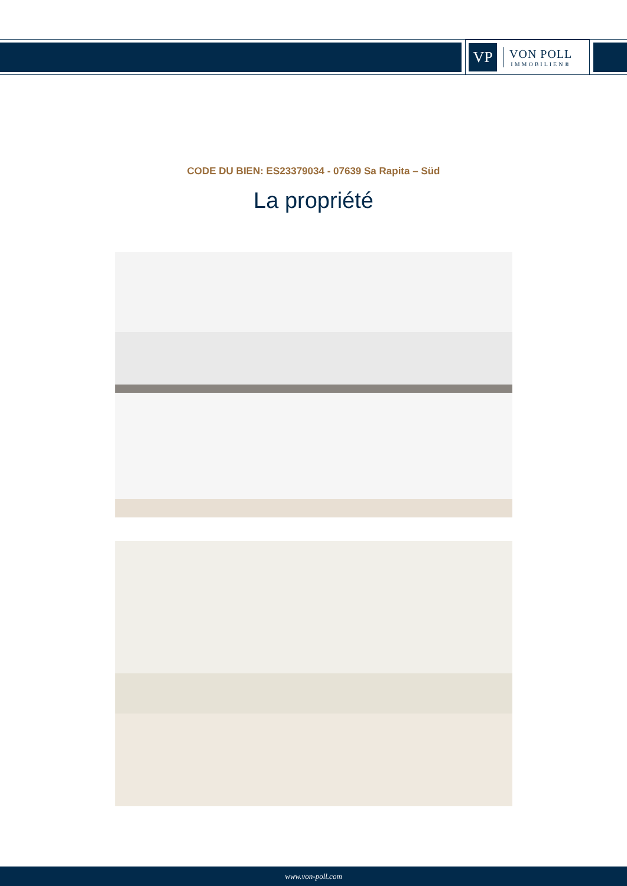VP
VON POLL
IMMOBILIEN®
CODE DU BIEN: ES23379034 - 07639 Sa Rapita – Süd
La propriété
www.von-poll.com